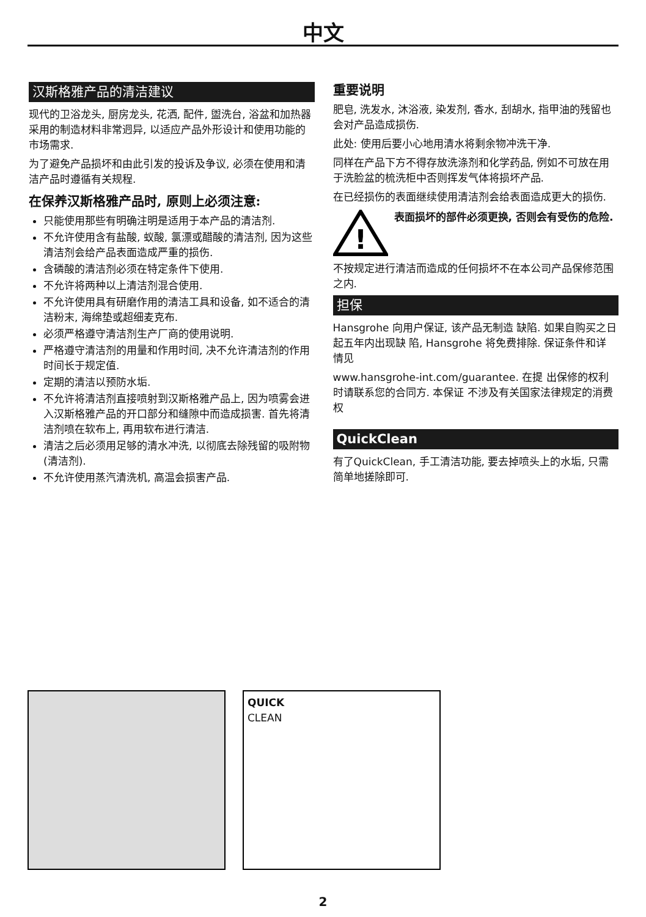中文
汉斯格雅产品的清洁建议
现代的卫浴龙头, 厨房龙头, 花洒, 配件, 盥洗台, 浴盆和加热器采用的制造材料非常迥异, 以适应产品外形设计和使用功能的市场需求.
为了避免产品损坏和由此引发的投诉及争议, 必须在使用和清洁产品时遵循有关规程.
在保养汉斯格雅产品时, 原则上必须注意:
只能使用那些有明确注明是适用于本产品的清洁剂.
不允许使用含有盐酸, 蚁酸, 氯漂或醋酸的清洁剂, 因为这些清洁剂会给产品表面造成严重的损伤.
含磷酸的清洁剂必须在特定条件下使用.
不允许将两种以上清洁剂混合使用.
不允许使用具有研磨作用的清洁工具和设备, 如不适合的清洁粉末, 海绵垫或超细麦克布.
必须严格遵守清洁剂生产厂商的使用说明.
严格遵守清洁剂的用量和作用时间, 决不允许清洁剂的作用时间长于规定值.
定期的清洁以预防水垢.
不允许将清洁剂直接喷射到汉斯格雅产品上, 因为喷雾会进入汉斯格雅产品的开口部分和缝隙中而造成损害. 首先将清洁剂喷在软布上, 再用软布进行清洁.
清洁之后必须用足够的清水冲洗, 以彻底去除残留的吸附物(清洁剂).
不允许使用蒸汽清洗机, 高温会损害产品.
重要说明
肥皂, 洗发水, 沐浴液, 染发剂, 香水, 刮胡水, 指甲油的残留也会对产品造成损伤.
此处: 使用后要小心地用清水将剩余物冲洗干净.
同样在产品下方不得存放洗涤剂和化学药品, 例如不可放在用于洗脸盆的梳洗柜中否则挥发气体将损坏产品.
在已经损伤的表面继续使用清洁剂会给表面造成更大的损伤.
!
表面损坏的部件必须更换, 否则会有受伤的危险.
不按规定进行清洁而造成的任何损坏不在本公司产品保修范围之内.
担保
Hansgrohe 向用户保证, 该产品无制造 缺陷. 如果自购买之日起五年内出现缺 陷, Hansgrohe 将免费排除. 保证条件和详 情见
www.hansgrohe-int.com/guarantee. 在提 出保修的权利时请联系您的合同方. 本保证 不涉及有关国家法律规定的消费权
QuickClean
有了QuickClean, 手工清洁功能, 要去掉喷头上的水垢, 只需简单地搓除即可.
QUICK
CLEAN
2